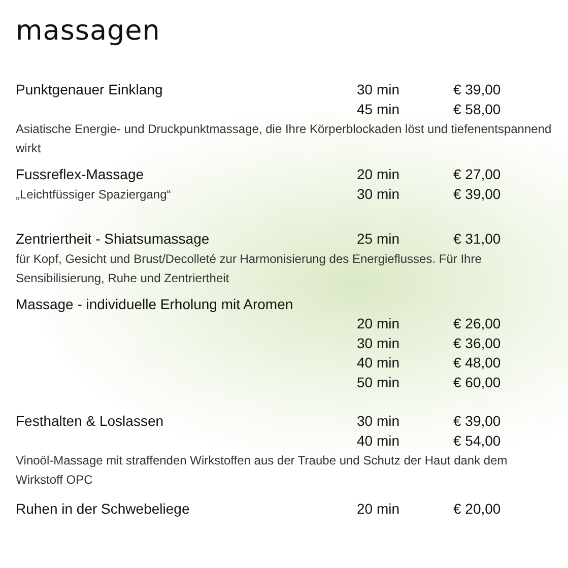massagen
| Punktgenauer Einklang | 30 min | € 39,00 |
| | 45 min | € 58,00 |
| Asiatische Energie- und Druckpunktmassage, die Ihre Körperblockaden löst und tiefenentspannend wirkt | | |
| Fussreflex-Massage | 20 min | € 27,00 |
| „Leichtfüssiger Spaziergang“ | 30 min | € 39,00 |
| Zentriertheit - Shiatsumassage | 25 min | € 31,00 |
| für Kopf, Gesicht und Brust/Decolleté zur Harmonisierung des Energieflusses. Für Ihre Sensibilisierung, Ruhe und Zentriertheit | | |
| Massage - individuelle Erholung mit Aromen | | |
| | 20 min | € 26,00 |
| | 30 min | € 36,00 |
| | 40 min | € 48,00 |
| | 50 min | € 60,00 |
| Festhalten & Loslassen | 30 min | € 39,00 |
| | 40 min | € 54,00 |
| Vinoöl-Massage mit straffenden Wirkstoffen aus der Traube und Schutz der Haut dank dem Wirkstoff OPC | | |
| Ruhen in der Schwebeliege | 20 min | € 20,00 |